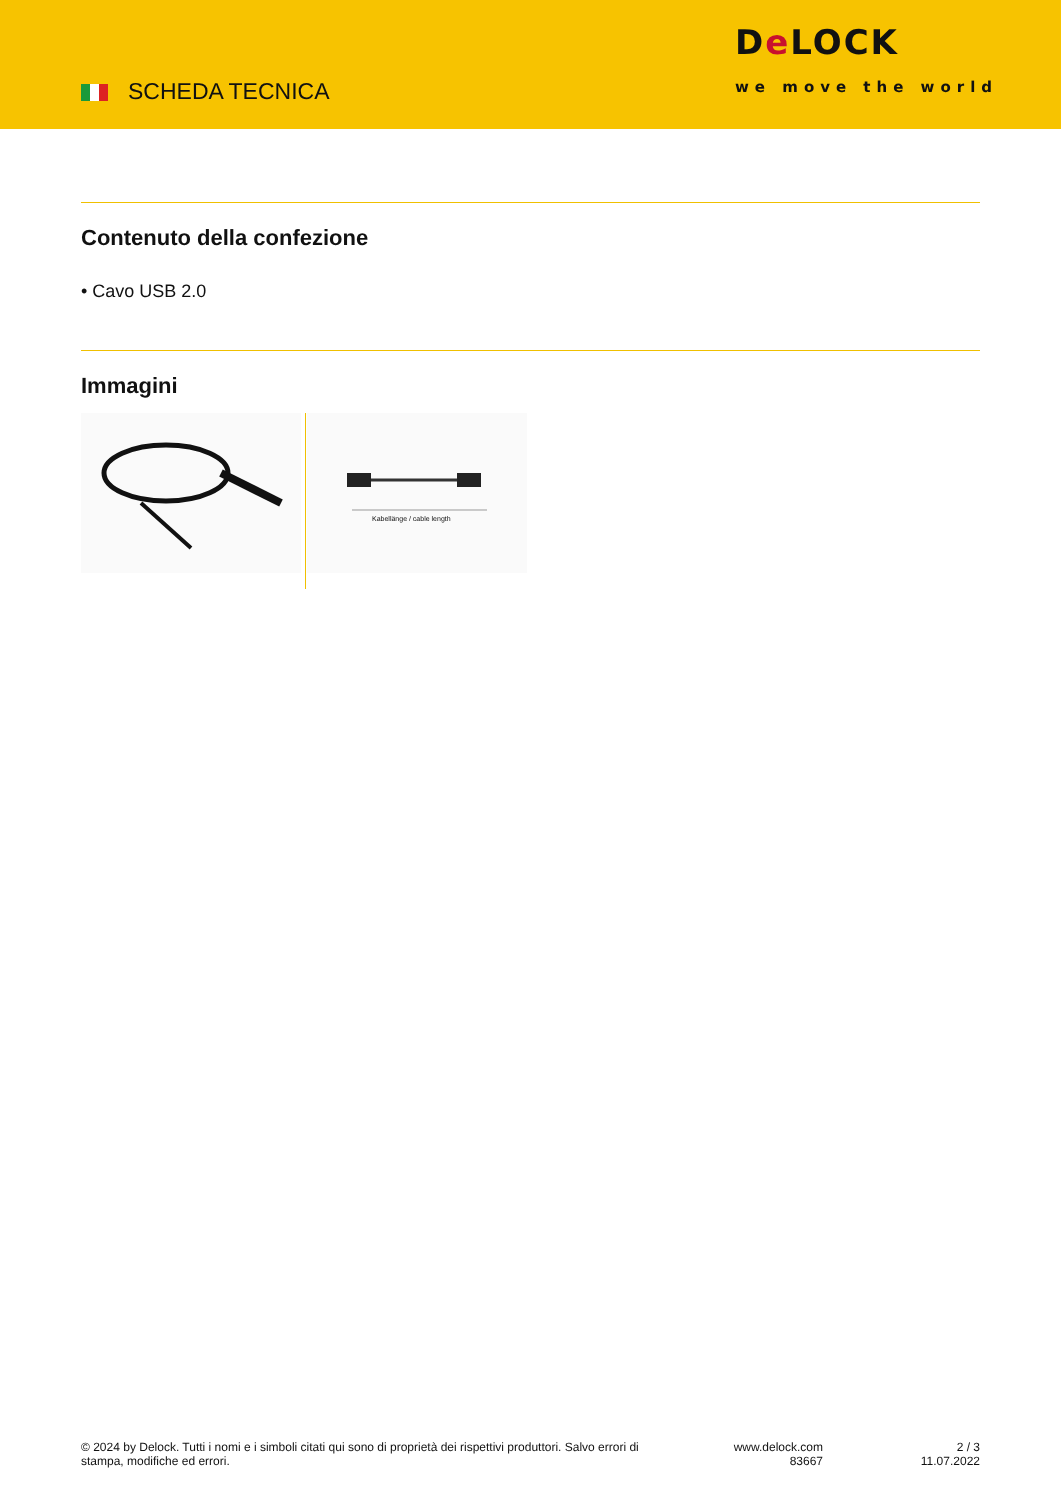SCHEDA TECNICA
De LOCK
we move the world
Contenuto della confezione
• Cavo USB 2.0
Immagini
Kabellänge / cable length
© 2024 by Delock. Tutti i nomi e i simboli citati qui sono di proprietà dei rispettivi produttori. Salvo errori di stampa, modifiche ed errori.
www.delock.com
83667
2 / 3
11.07.2022